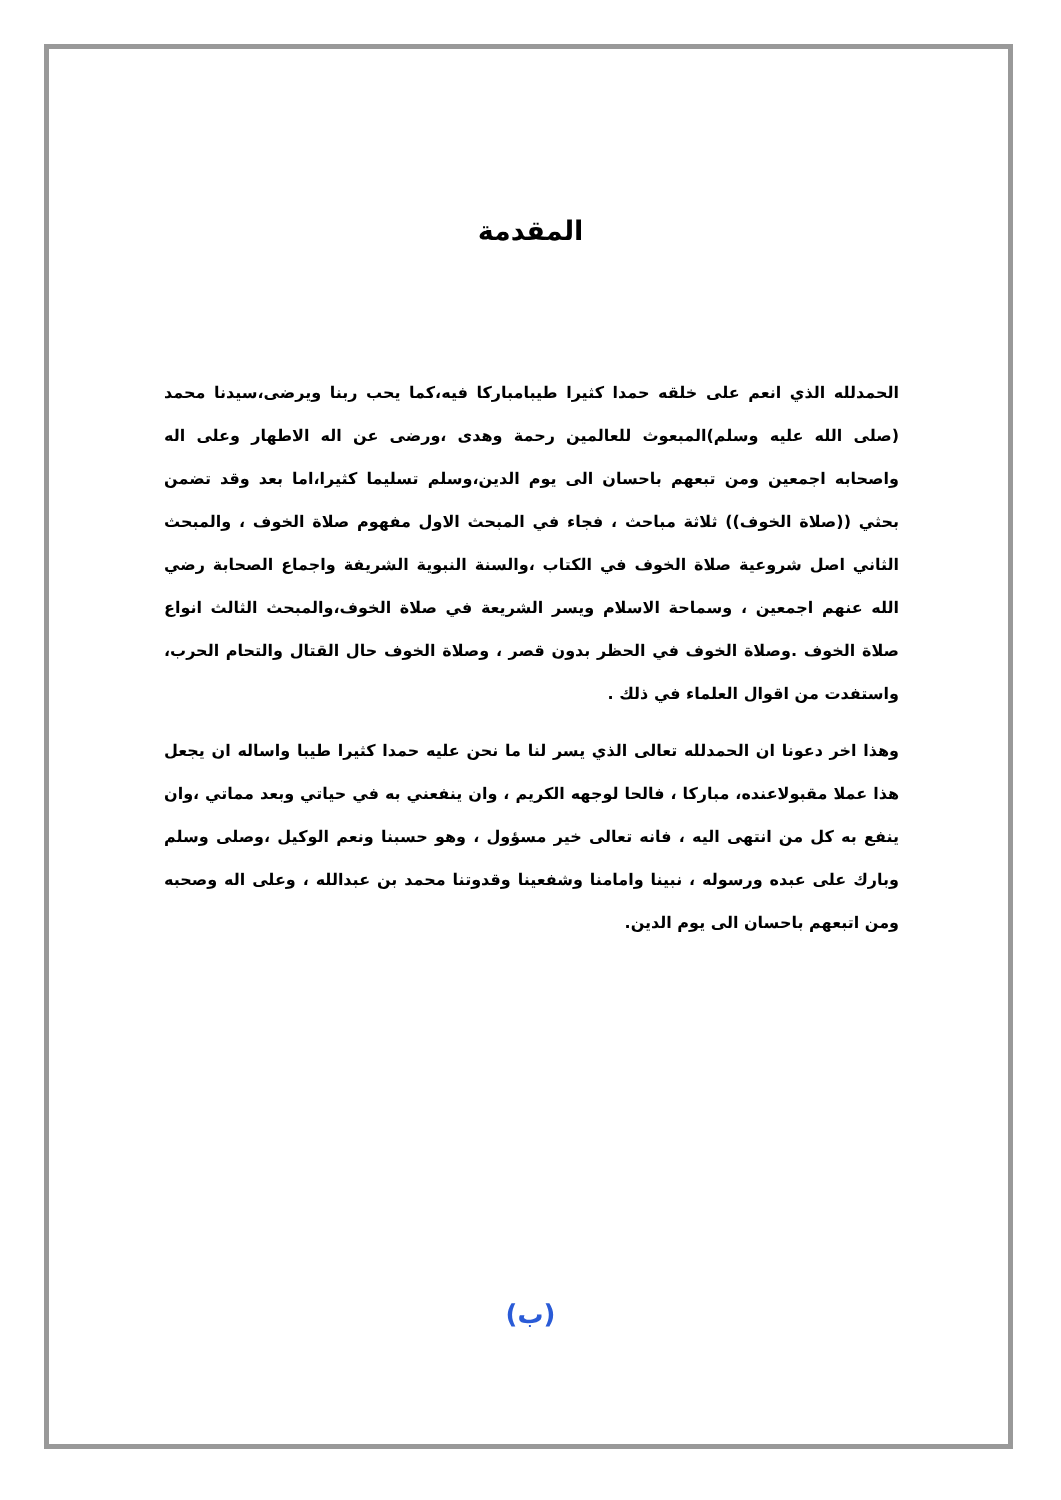المقدمة
الحمدلله الذي انعم على خلقه حمدا كثيرا طيبامباركا فيه،كما يحب ربنا ويرضى،سيدنا محمد (صلى الله عليه وسلم)المبعوث للعالمين رحمة وهدى ،ورضى عن اله الاطهار وعلى اله واصحابه اجمعين ومن تبعهم باحسان الى يوم الدين،وسلم تسليما كثيرا،اما بعد وقد تضمن بحثي ((صلاة الخوف)) ثلاثة مباحث ، فجاء في المبحث الاول مفهوم صلاة الخوف ، والمبحث الثاني اصل شروعية صلاة الخوف في الكتاب ،والسنة النبوية الشريفة واجماع الصحابة رضي الله عنهم اجمعين ، وسماحة الاسلام ويسر الشريعة في صلاة الخوف،والمبحث الثالث انواع صلاة الخوف .وصلاة الخوف في الحظر بدون قصر ، وصلاة الخوف حال القتال والتحام الحرب، واستفدت من اقوال العلماء في ذلك .
وهذا اخر دعونا ان الحمدلله تعالى الذي يسر لنا ما نحن عليه حمدا كثيرا طيبا واساله ان يجعل هذا عملا مقبولاعنده، مباركا ، فالحا لوجهه الكريم ، وان ينفعني به في حياتي وبعد مماتي ،وان ينفع به كل من انتهى اليه ، فانه تعالى خير مسؤول ، وهو حسبنا ونعم الوكيل ،وصلى وسلم وبارك على عبده ورسوله ، نبينا وامامنا وشفعينا وقدوتنا محمد بن عبدالله ، وعلى اله وصحبه ومن اتبعهم باحسان الى يوم الدين.
(ب)